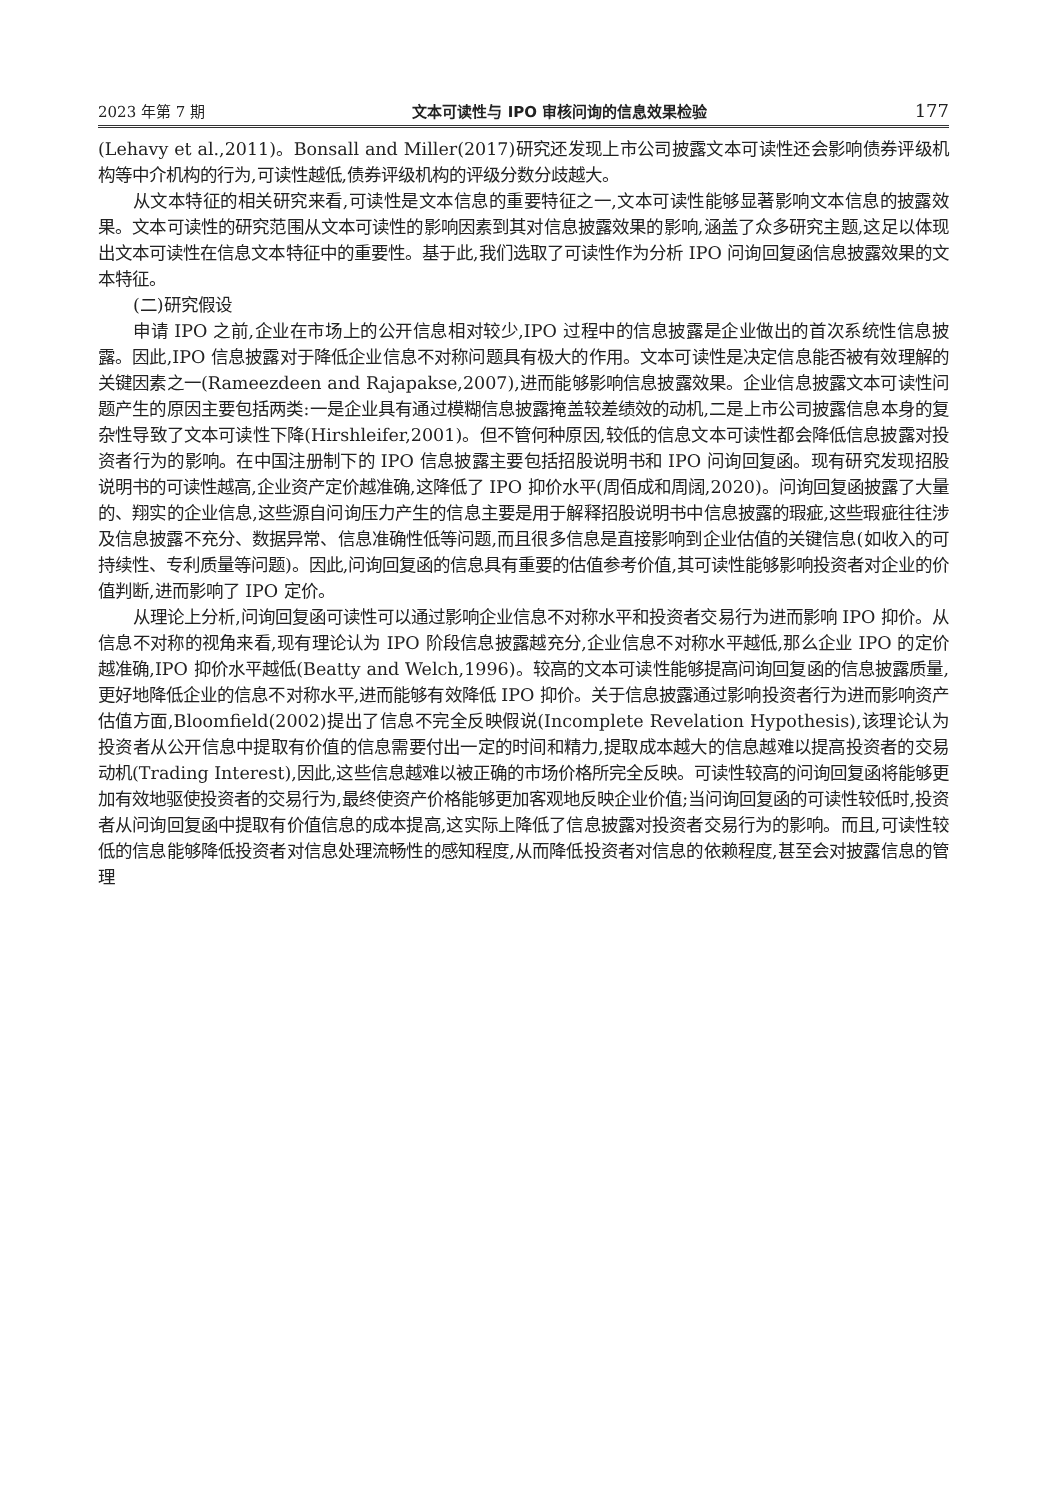2023 年第 7 期 文本可读性与 IPO 审核问询的信息效果检验 177
(Lehavy et al.,2011)。Bonsall and Miller(2017)研究还发现上市公司披露文本可读性还会影响债券评级机构等中介机构的行为,可读性越低,债券评级机构的评级分数分歧越大。
从文本特征的相关研究来看,可读性是文本信息的重要特征之一,文本可读性能够显著影响文本信息的披露效果。文本可读性的研究范围从文本可读性的影响因素到其对信息披露效果的影响,涵盖了众多研究主题,这足以体现出文本可读性在信息文本特征中的重要性。基于此,我们选取了可读性作为分析 IPO 问询回复函信息披露效果的文本特征。
(二)研究假设
申请 IPO 之前,企业在市场上的公开信息相对较少,IPO 过程中的信息披露是企业做出的首次系统性信息披露。因此,IPO 信息披露对于降低企业信息不对称问题具有极大的作用。文本可读性是决定信息能否被有效理解的关键因素之一(Rameezdeen and Rajapakse,2007),进而能够影响信息披露效果。企业信息披露文本可读性问题产生的原因主要包括两类:一是企业具有通过模糊信息披露掩盖较差绩效的动机,二是上市公司披露信息本身的复杂性导致了文本可读性下降(Hirshleifer,2001)。但不管何种原因,较低的信息文本可读性都会降低信息披露对投资者行为的影响。在中国注册制下的 IPO 信息披露主要包括招股说明书和 IPO 问询回复函。现有研究发现招股说明书的可读性越高,企业资产定价越准确,这降低了 IPO 抑价水平(周佰成和周阔,2020)。问询回复函披露了大量的、翔实的企业信息,这些源自问询压力产生的信息主要是用于解释招股说明书中信息披露的瑕疵,这些瑕疵往往涉及信息披露不充分、数据异常、信息准确性低等问题,而且很多信息是直接影响到企业估值的关键信息(如收入的可持续性、专利质量等问题)。因此,问询回复函的信息具有重要的估值参考价值,其可读性能够影响投资者对企业的价值判断,进而影响了 IPO 定价。
从理论上分析,问询回复函可读性可以通过影响企业信息不对称水平和投资者交易行为进而影响 IPO 抑价。从信息不对称的视角来看,现有理论认为 IPO 阶段信息披露越充分,企业信息不对称水平越低,那么企业 IPO 的定价越准确,IPO 抑价水平越低(Beatty and Welch,1996)。较高的文本可读性能够提高问询回复函的信息披露质量,更好地降低企业的信息不对称水平,进而能够有效降低 IPO 抑价。关于信息披露通过影响投资者行为进而影响资产估值方面,Bloomfield(2002)提出了信息不完全反映假说(Incomplete Revelation Hypothesis),该理论认为投资者从公开信息中提取有价值的信息需要付出一定的时间和精力,提取成本越大的信息越难以提高投资者的交易动机(Trading Interest),因此,这些信息越难以被正确的市场价格所完全反映。可读性较高的问询回复函将能够更加有效地驱使投资者的交易行为,最终使资产价格能够更加客观地反映企业价值;当问询回复函的可读性较低时,投资者从问询回复函中提取有价值信息的成本提高,这实际上降低了信息披露对投资者交易行为的影响。而且,可读性较低的信息能够降低投资者对信息处理流畅性的感知程度,从而降低投资者对信息的依赖程度,甚至会对披露信息的管理